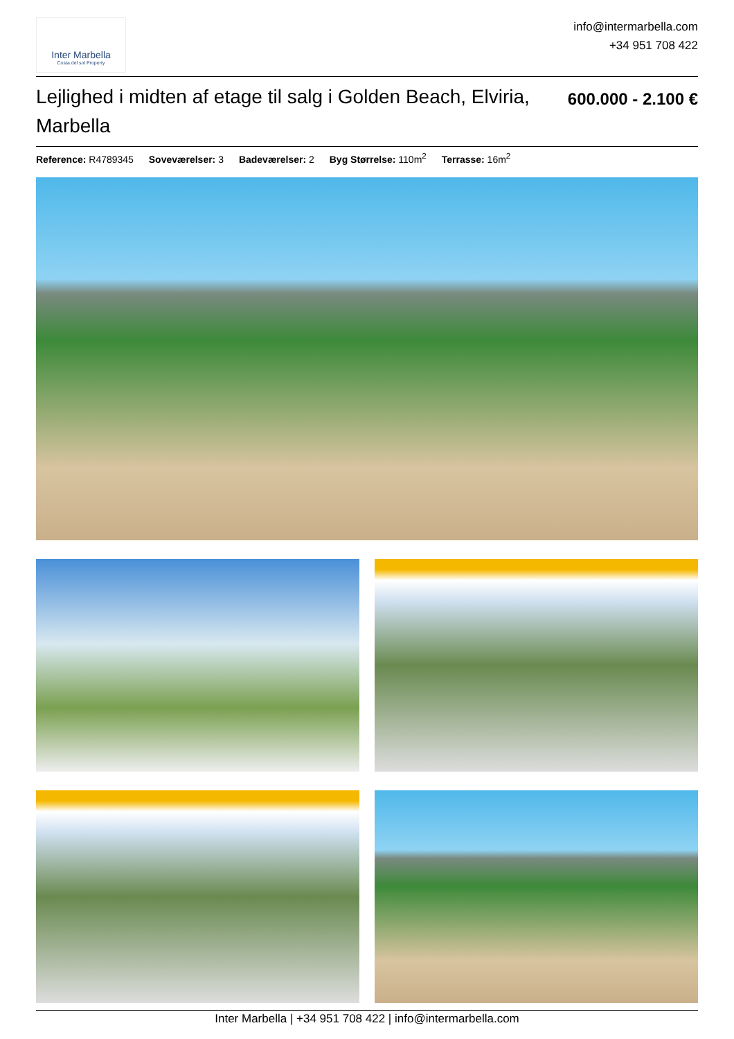Inter Marbella
Costa del sol Property
info@intermarbella.com
+34 951 708 422
Lejlighed i midten af etage til salg i Golden Beach, Elviria, Marbella
600.000 - 2.100 €
Reference: R4789345 Soveværelser: 3 Badeværelser: 2 Byg Størrelse: 110m<sup>2</sup> Terrasse: 16m<sup>2</sup>
Inter Marbella | +34 951 708 422 | info@intermarbella.com